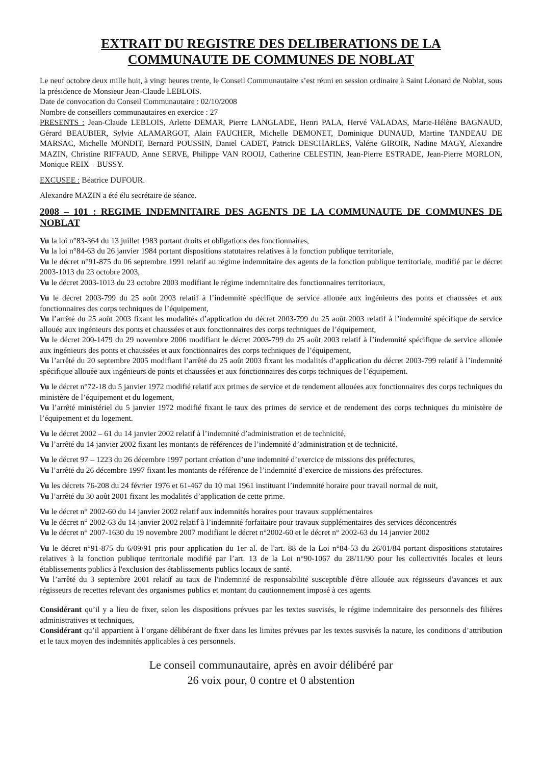EXTRAIT DU REGISTRE DES DELIBERATIONS DE LA
COMMUNAUTE DE COMMUNES DE NOBLAT
Le neuf octobre deux mille huit, à vingt heures trente, le Conseil Communautaire s’est réuni en session ordinaire à Saint Léonard de Noblat, sous la présidence de Monsieur Jean-Claude LEBLOIS.
Date de convocation du Conseil Communautaire : 02/10/2008
Nombre de conseillers communautaires en exercice : 27
PRESENTS : Jean-Claude LEBLOIS, Arlette DEMAR, Pierre LANGLADE, Henri PALA, Hervé VALADAS, Marie-Hélène BAGNAUD, Gérard BEAUBIER, Sylvie ALAMARGOT, Alain FAUCHER, Michelle DEMONET, Dominique DUNAUD, Martine TANDEAU DE MARSAC, Michelle MONDIT, Bernard POUSSIN, Daniel CADET, Patrick DESCHARLES, Valérie GIROIR, Nadine MAGY, Alexandre MAZIN, Christine RIFFAUD, Anne SERVE, Philippe VAN ROOIJ, Catherine CELESTIN, Jean-Pierre ESTRADE, Jean-Pierre MORLON, Monique REIX – BUSSY.
EXCUSEE : Béatrice DUFOUR.
Alexandre MAZIN a été élu secrétaire de séance.
2008 – 101 : REGIME INDEMNITAIRE DES AGENTS DE LA COMMUNAUTE DE COMMUNES DE NOBLAT
Vu la loi n°83-364 du 13 juillet 1983 portant droits et obligations des fonctionnaires,
Vu la loi n°84-63 du 26 janvier 1984 portant dispositions statutaires relatives à la fonction publique territoriale,
Vu le décret n°91-875 du 06 septembre 1991 relatif au régime indemnitaire des agents de la fonction publique territoriale, modifié par le décret 2003-1013 du 23 octobre 2003,
Vu le décret 2003-1013 du 23 octobre 2003 modifiant le régime indemnitaire des fonctionnaires territoriaux,
Vu le décret 2003-799 du 25 août 2003 relatif à l’indemnité spécifique de service allouée aux ingénieurs des ponts et chaussées et aux fonctionnaires des corps techniques de l’équipement,
Vu l’arrêté du 25 août 2003 fixant les modalités d’application du décret 2003-799 du 25 août 2003 relatif à l’indemnité spécifique de service allouée aux ingénieurs des ponts et chaussées et aux fonctionnaires des corps techniques de l’équipement,
Vu le décret 200-1479 du 29 novembre 2006 modifiant le décret 2003-799 du 25 août 2003 relatif à l’indemnité spécifique de service allouée aux ingénieurs des ponts et chaussées et aux fonctionnaires des corps techniques de l’équipement,
Vu l’arrêté du 20 septembre 2005 modifiant l’arrêté du 25 août 2003 fixant les modalités d’application du décret 2003-799 relatif à l’indemnité spécifique allouée aux ingénieurs de ponts et chaussées et aux fonctionnaires des corps techniques de l’équipement.
Vu le décret n°72-18 du 5 janvier 1972 modifié relatif aux primes de service et de rendement allouées aux fonctionnaires des corps techniques du ministère de l’équipement et du logement,
Vu l’arrêté ministériel du 5 janvier 1972 modifié fixant le taux des primes de service et de rendement des corps techniques du ministère de l’équipement et du logement.
Vu le décret 2002 – 61 du 14 janvier 2002 relatif à l’indemnité d’administration et de technicité,
Vu l’arrêté du 14 janvier 2002 fixant les montants de références de l’indemnité d’administration et de technicité.
Vu le décret 97 – 1223 du 26 décembre 1997 portant création d’une indemnité d’exercice de missions des préfectures,
Vu l’arrêté du 26 décembre 1997 fixant les montants de référence de l’indemnité d’exercice de missions des préfectures.
Vu les décrets 76-208 du 24 février 1976 et 61-467 du 10 mai 1961 instituant l’indemnité horaire pour travail normal de nuit,
Vu l’arrêté du 30 août 2001 fixant les modalités d’application de cette prime.
Vu le décret n° 2002-60 du 14 janvier 2002 relatif aux indemnités horaires pour travaux supplémentaires
Vu le décret n° 2002-63 du 14 janvier 2002 relatif à l’indemnité forfaitaire pour travaux supplémentaires des services déconcentrés
Vu le décret n° 2007-1630 du 19 novembre 2007 modifiant le décret n°2002-60 et le décret n° 2002-63 du 14 janvier 2002
Vu le décret n°91-875 du 6/09/91 pris pour application du 1er al. de l'art. 88 de la Loi n°84-53 du 26/01/84 portant dispositions statutaires relatives à la fonction publique territoriale modifié par l’art. 13 de la Loi n°90-1067 du 28/11/90 pour les collectivités locales et leurs établissements publics à l'exclusion des établissements publics locaux de santé.
Vu l’arrêté du 3 septembre 2001 relatif au taux de l'indemnité de responsabilité susceptible d'être allouée aux régisseurs d'avances et aux régisseurs de recettes relevant des organismes publics et montant du cautionnement imposé à ces agents.
Considérant qu’il y a lieu de fixer, selon les dispositions prévues par les textes susvisés, le régime indemnitaire des personnels des filières administratives et techniques,
Considérant qu’il appartient à l’organe délibérant de fixer dans les limites prévues par les textes susvisés la nature, les conditions d’attribution et le taux moyen des indemnités applicables à ces personnels.
Le conseil communautaire, après en avoir délibéré par
26 voix pour, 0 contre et 0 abstention